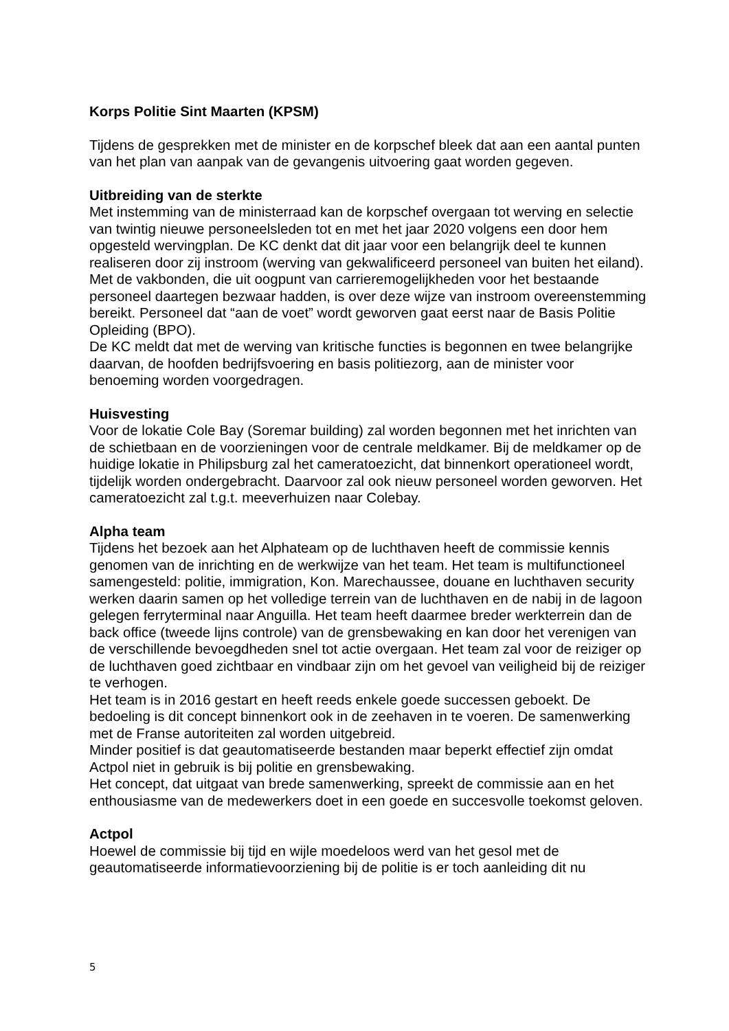Korps Politie Sint Maarten (KPSM)
Tijdens de gesprekken met de minister en de korpschef bleek dat aan een aantal punten van het plan van aanpak van de gevangenis uitvoering gaat worden gegeven.
Uitbreiding van de sterkte
Met instemming van de ministerraad kan de korpschef overgaan tot werving en selectie van twintig nieuwe personeelsleden tot en met het jaar 2020 volgens een door hem opgesteld wervingplan. De KC denkt dat dit jaar voor een belangrijk deel te kunnen realiseren door zij instroom (werving van gekwalificeerd personeel van buiten het eiland). Met de vakbonden, die uit oogpunt van carrieremogelijkheden voor het bestaande personeel daartegen bezwaar hadden, is over deze wijze van instroom overeenstemming bereikt. Personeel dat “aan de voet” wordt geworven gaat eerst naar de Basis Politie Opleiding (BPO).
De KC meldt dat met de werving van kritische functies is begonnen en twee belangrijke daarvan, de hoofden bedrijfsvoering en basis politiezorg, aan de minister voor benoeming worden voorgedragen.
Huisvesting
Voor de lokatie Cole Bay (Soremar building) zal worden begonnen met het inrichten van de schietbaan en de voorzieningen voor de centrale meldkamer. Bij de meldkamer op de huidige lokatie in Philipsburg zal het cameratoezicht, dat binnenkort operationeel wordt, tijdelijk worden ondergebracht. Daarvoor zal ook nieuw personeel worden geworven. Het cameratoezicht zal t.g.t. meeverhuizen naar Colebay.
Alpha team
Tijdens het bezoek aan het Alphateam op de luchthaven heeft de commissie kennis genomen van de inrichting en de werkwijze van het team. Het team is multifunctioneel samengesteld: politie, immigration, Kon. Marechaussee, douane en luchthaven security werken daarin samen op het volledige terrein van de luchthaven en de nabij in de lagoon gelegen ferryterminal naar Anguilla. Het team heeft daarmee breder werkterrein dan de back office (tweede lijns controle) van de grensbewaking en kan door het verenigen van de verschillende bevoegdheden snel tot actie overgaan. Het team zal voor de reiziger op de luchthaven goed zichtbaar en vindbaar zijn om het gevoel van veiligheid bij de reiziger te verhogen.
Het team is in 2016 gestart en heeft reeds enkele goede successen geboekt. De bedoeling is dit concept binnenkort ook in de zeehaven in te voeren. De samenwerking met de Franse autoriteiten zal worden uitgebreid.
Minder positief is dat geautomatiseerde bestanden maar beperkt effectief zijn omdat Actpol niet in gebruik is bij politie en grensbewaking.
Het concept, dat uitgaat van brede samenwerking, spreekt de commissie aan en het enthousiasme van de medewerkers doet in een goede en succesvolle toekomst geloven.
Actpol
Hoewel de commissie bij tijd en wijle moedeloos werd van het gesol met de geautomatiseerde informatievoorziening bij de politie is er toch aanleiding dit nu
5